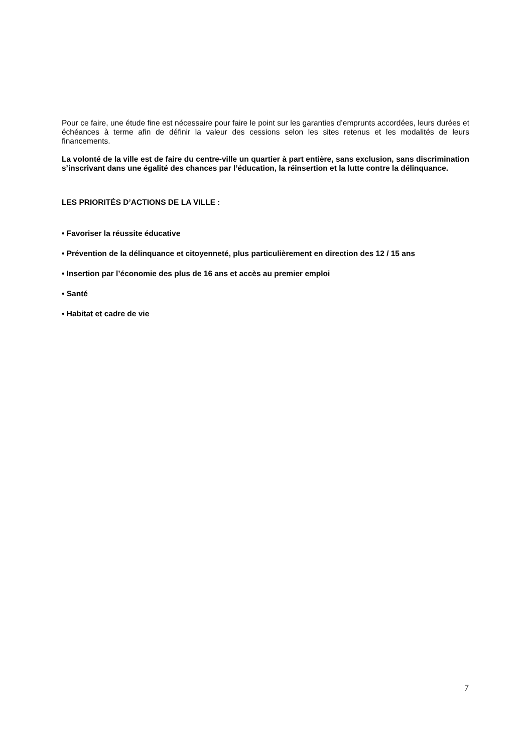Pour ce faire, une étude fine est nécessaire pour faire le point sur les garanties d’emprunts accordées, leurs durées et échéances à terme afin de définir la valeur des cessions selon les sites retenus et les modalités de leurs financements.
La volonté de la ville est de faire du centre-ville un quartier à part entière, sans exclusion, sans discrimination s’inscrivant dans une égalité des chances par l’éducation, la réinsertion et la lutte contre la délinquance.
LES PRIORITÉS D’ACTIONS DE LA VILLE :
• Favoriser la réussite éducative
• Prévention de la délinquance et citoyenneté, plus particulièrement en direction des 12 / 15 ans
• Insertion par l’économie des plus de 16 ans et accès au premier emploi
• Santé
• Habitat et cadre de vie
7